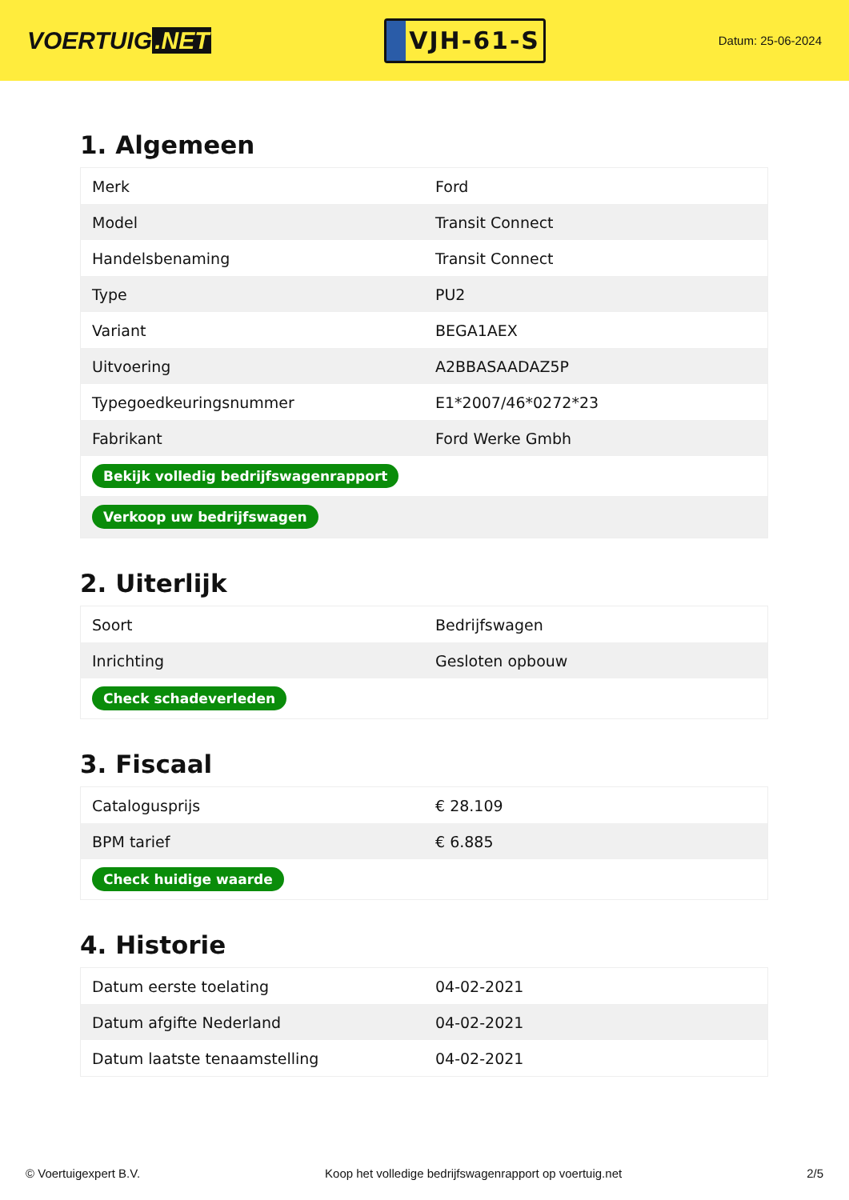VOERTUIG.NET
VJH-61-S
Datum: 25-06-2024
1. Algemeen
| Merk | Ford |
| Model | Transit Connect |
| Handelsbenaming | Transit Connect |
| Type | PU2 |
| Variant | BEGA1AEX |
| Uitvoering | A2BBASAADAZ5P |
| Typegoedkeuringsnummer | E1*2007/46*0272*23 |
| Fabrikant | Ford Werke Gmbh |
| Bekijk volledig bedrijfswagenrapport | |
| Verkoop uw bedrijfswagen | |
2. Uiterlijk
| Soort | Bedrijfswagen |
| Inrichting | Gesloten opbouw |
| Check schadeverleden | |
3. Fiscaal
| Catalogusprijs | € 28.109 |
| BPM tarief | € 6.885 |
| Check huidige waarde | |
4. Historie
| Datum eerste toelating | 04-02-2021 |
| Datum afgifte Nederland | 04-02-2021 |
| Datum laatste tenaamstelling | 04-02-2021 |
© Voertuigexpert B.V. Koop het volledige bedrijfswagenrapport op voertuig.net 2/5